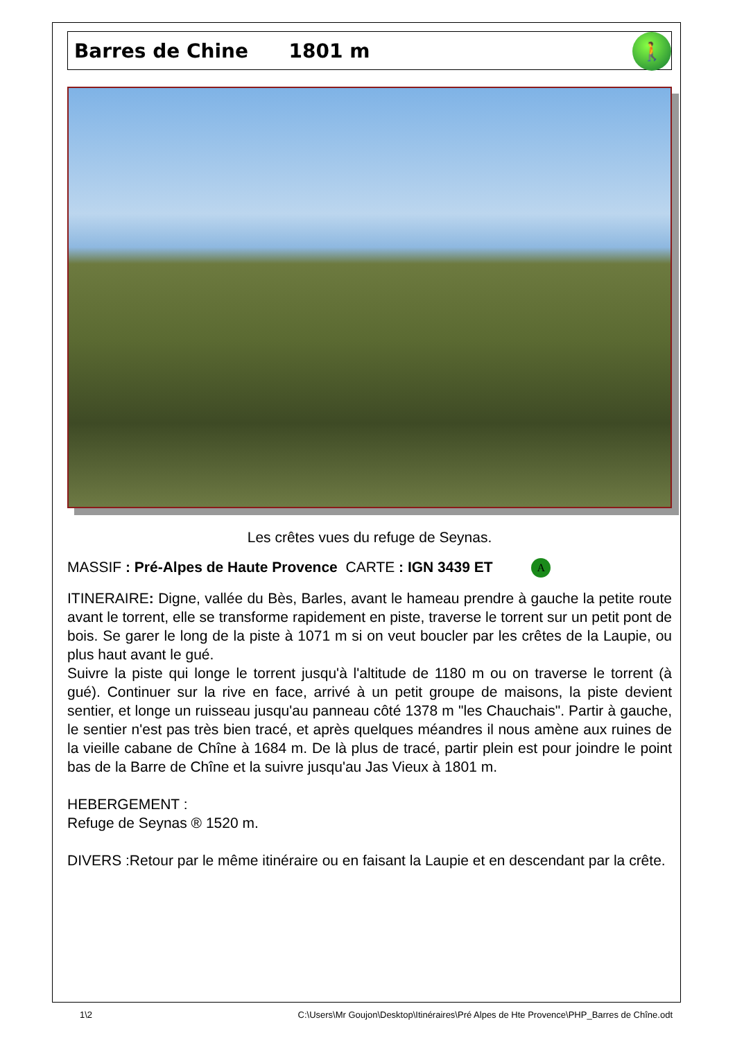Barres de Chine 1801 m
🚶
Les crêtes vues du refuge de Seynas.
MASSIF : Pré-Alpes de Haute Provence CARTE : IGN 3439 ET A
ITINERAIRE: Digne, vallée du Bès, Barles, avant le hameau prendre à gauche la petite route avant le torrent, elle se transforme rapidement en piste, traverse le torrent sur un petit pont de bois. Se garer le long de la piste à 1071 m si on veut boucler par les crêtes de la Laupie, ou plus haut avant le gué.
Suivre la piste qui longe le torrent jusqu'à l'altitude de 1180 m ou on traverse le torrent (à gué). Continuer sur la rive en face, arrivé à un petit groupe de maisons, la piste devient sentier, et longe un ruisseau jusqu'au panneau côté 1378 m "les Chauchais". Partir à gauche, le sentier n'est pas très bien tracé, et après quelques méandres il nous amène aux ruines de la vieille cabane de Chîne à 1684 m. De là plus de tracé, partir plein est pour joindre le point bas de la Barre de Chîne et la suivre jusqu'au Jas Vieux à 1801 m.
HEBERGEMENT :
Refuge de Seynas ® 1520 m.
DIVERS :Retour par le même itinéraire ou en faisant la Laupie et en descendant par la crête.
1\2 C:\Users\Mr Goujon\Desktop\Itinéraires\Pré Alpes de Hte Provence\PHP_Barres de Chîne.odt